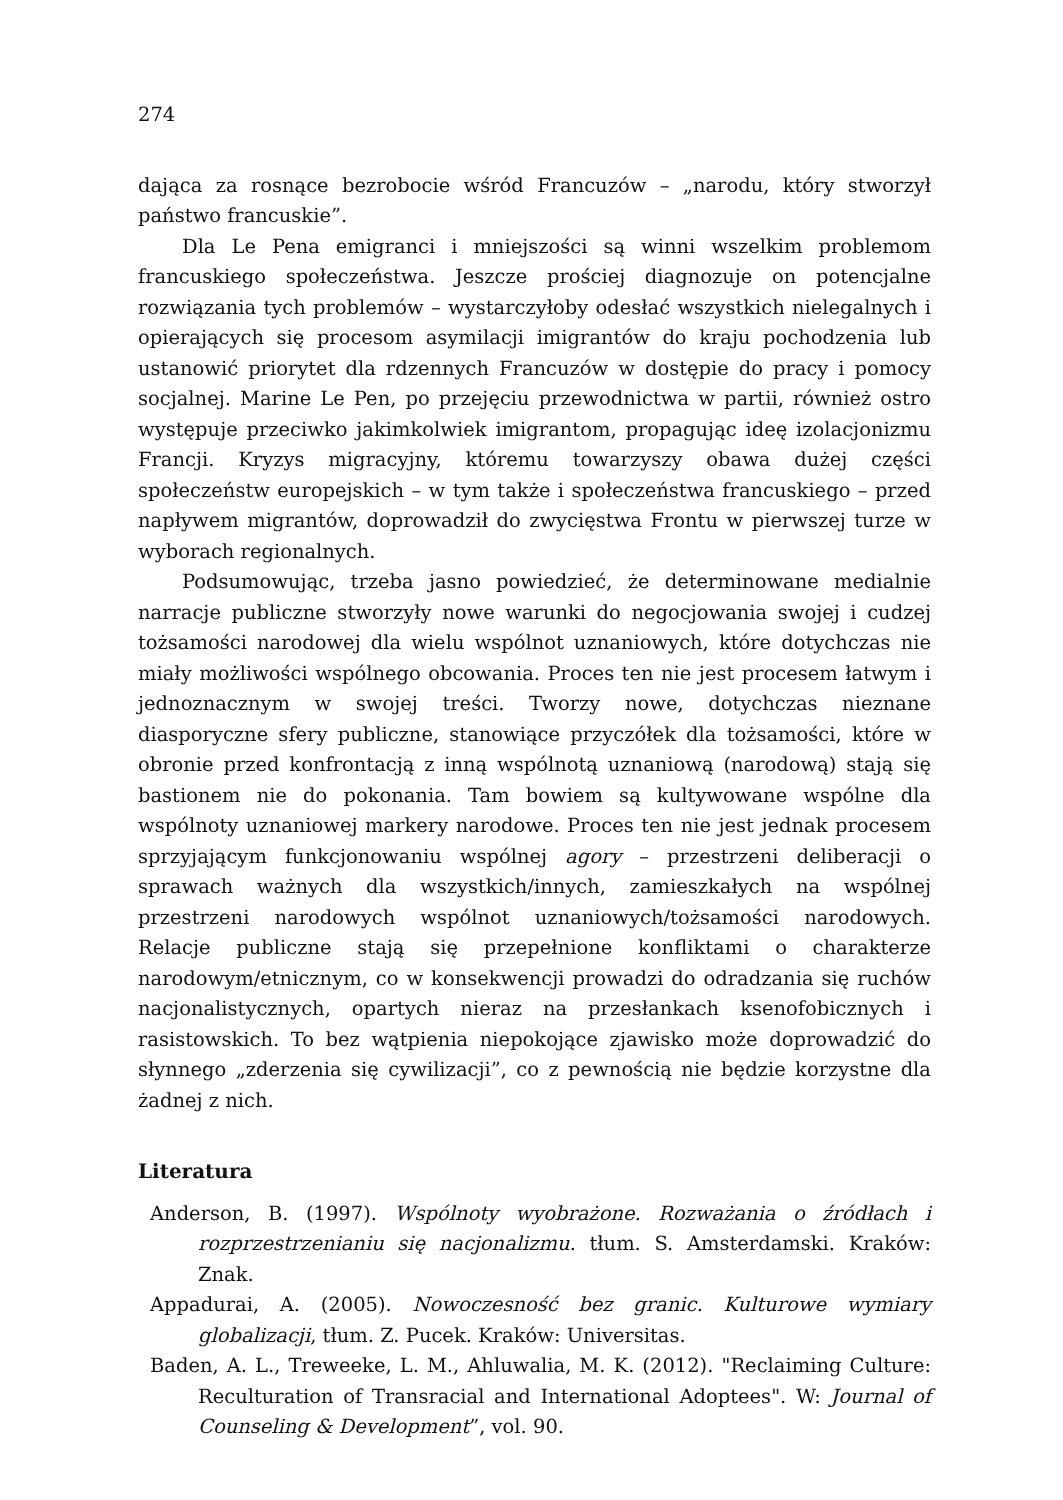274
dająca za rosnące bezrobocie wśród Francuzów – „narodu, który stworzył państwo francuskie”.
Dla Le Pena emigranci i mniejszości są winni wszelkim problemom francuskiego społeczeństwa. Jeszcze prościej diagnozuje on potencjalne rozwiązania tych problemów – wystarczyłoby odesłać wszystkich nielegalnych i opierających się procesom asymilacji imigrantów do kraju pochodzenia lub ustanowić priorytet dla rdzennych Francuzów w dostępie do pracy i pomocy socjalnej. Marine Le Pen, po przejęciu przewodnictwa w partii, również ostro występuje przeciwko jakimkolwiek imigrantom, propagując ideę izolacjonizmu Francji. Kryzys migracyjny, któremu towarzyszy obawa dużej części społeczeństw europejskich – w tym także i społeczeństwa francuskiego – przed napływem migrantów, doprowadził do zwycięstwa Frontu w pierwszej turze w wyborach regionalnych.
Podsumowując, trzeba jasno powiedzieć, że determinowane medialnie narracje publiczne stworzyły nowe warunki do negocjowania swojej i cudzej tożsamości narodowej dla wielu wspólnot uznaniowych, które dotychczas nie miały możliwości wspólnego obcowania. Proces ten nie jest procesem łatwym i jednoznacznym w swojej treści. Tworzy nowe, dotychczas nieznane diasporyczne sfery publiczne, stanowiące przyczółek dla tożsamości, które w obronie przed konfrontacją z inną wspólnotą uznaniową (narodową) stają się bastionem nie do pokonania. Tam bowiem są kultywowane wspólne dla wspólnoty uznaniowej markery narodowe. Proces ten nie jest jednak procesem sprzyjającym funkcjonowaniu wspólnej agory – przestrzeni deliberacji o sprawach ważnych dla wszystkich/innych, zamieszkałych na wspólnej przestrzeni narodowych wspólnot uznaniowych/tożsamości narodowych. Relacje publiczne stają się przepełnione konfliktami o charakterze narodowym/etnicznym, co w konsekwencji prowadzi do odradzania się ruchów nacjonalistycznych, opartych nieraz na przesłankach ksenofobicznych i rasistowskich. To bez wątpienia niepokojące zjawisko może doprowadzić do słynnego „zderzenia się cywilizacji”, co z pewnością nie będzie korzystne dla żadnej z nich.
Literatura
Anderson, B. (1997). Wspólnoty wyobrażone. Rozważania o źródłach i rozprzestrzenianiu się nacjonalizmu. tłum. S. Amsterdamski. Kraków: Znak.
Appadurai, A. (2005). Nowoczesność bez granic. Kulturowe wymiary globalizacji, tłum. Z. Pucek. Kraków: Universitas.
Baden, A. L., Treweeke, L. M., Ahluwalia, M. K. (2012). "Reclaiming Culture: Reculturation of Transracial and International Adoptees". W: Journal of Counseling & Development”, vol. 90.